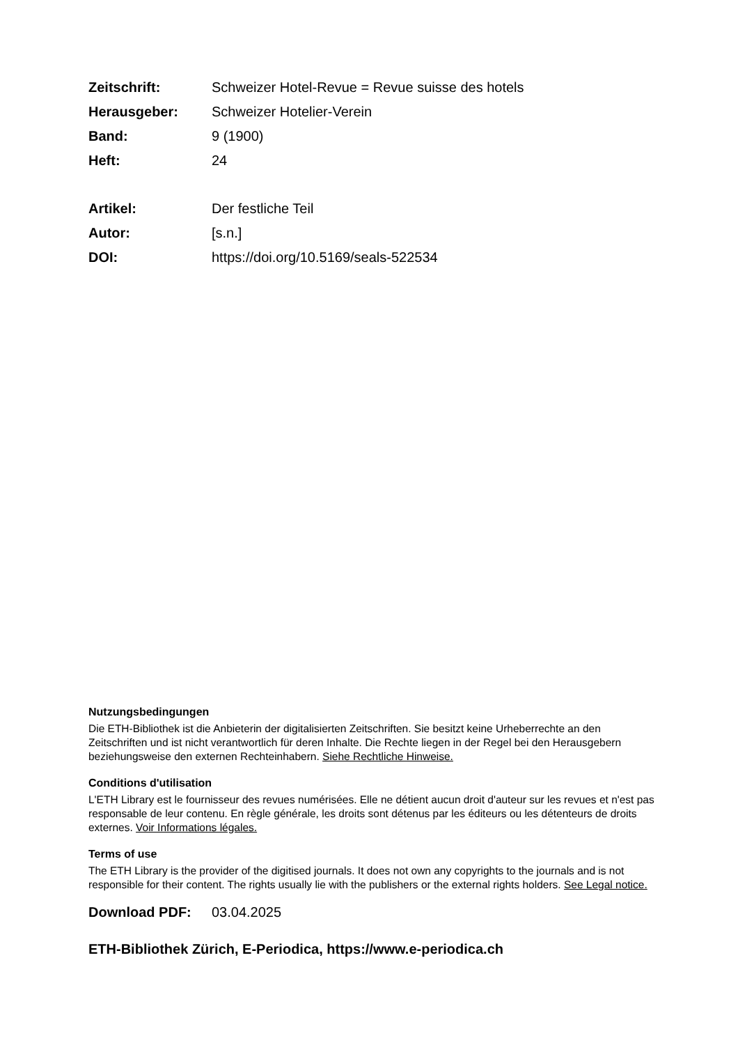Zeitschrift: Schweizer Hotel-Revue = Revue suisse des hotels
Herausgeber: Schweizer Hotelier-Verein
Band: 9 (1900)
Heft: 24
Artikel: Der festliche Teil
Autor: [s.n.]
DOI: https://doi.org/10.5169/seals-522534
Nutzungsbedingungen
Die ETH-Bibliothek ist die Anbieterin der digitalisierten Zeitschriften. Sie besitzt keine Urheberrechte an den Zeitschriften und ist nicht verantwortlich für deren Inhalte. Die Rechte liegen in der Regel bei den Herausgebern beziehungsweise den externen Rechteinhabern. Siehe Rechtliche Hinweise.
Conditions d'utilisation
L'ETH Library est le fournisseur des revues numérisées. Elle ne détient aucun droit d'auteur sur les revues et n'est pas responsable de leur contenu. En règle générale, les droits sont détenus par les éditeurs ou les détenteurs de droits externes. Voir Informations légales.
Terms of use
The ETH Library is the provider of the digitised journals. It does not own any copyrights to the journals and is not responsible for their content. The rights usually lie with the publishers or the external rights holders. See Legal notice.
Download PDF: 03.04.2025
ETH-Bibliothek Zürich, E-Periodica, https://www.e-periodica.ch